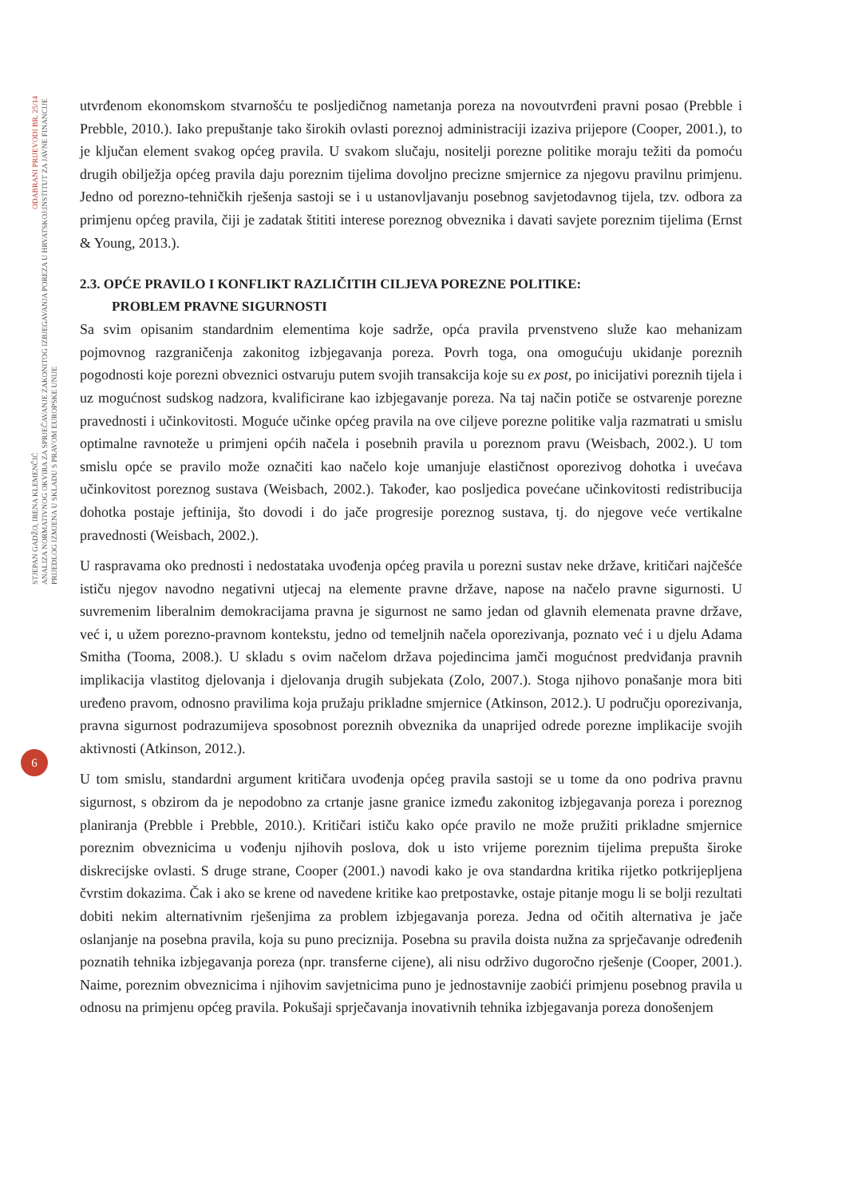ODABRANI PRIJEVODI BR. 25/14
INSTITUT ZA JAVNE FINANCIJE
STJEPAN GADŽO, IRENA KLEMENČIĆ
ANALIZA NORMATIVNOG OKVIRA ZA SPRJEČAVANJE ZAKONITOG IZBJEGAVANJA POREZA U HRVATSKOJ:
PRIJEDLOG IZMJENA U SKLADU S PRAVOM EUROPSKE UNIJE
6
utvrđenom ekonomskom stvarnošću te posljedičnog nametanja poreza na novoutvrđeni pravni posao (Prebble i Prebble, 2010.). Iako prepuštanje tako širokih ovlasti poreznoj administraciji izaziva prijepore (Cooper, 2001.), to je ključan element svakog općeg pravila. U svakom slučaju, nositelji porezne politike moraju težiti da pomoću drugih obilježja općeg pravila daju poreznim tijelima dovoljno precizne smjernice za njegovu pravilnu primjenu. Jedno od porezno-tehničkih rješenja sastoji se i u ustanovljavanju posebnog savjetodavnog tijela, tzv. odbora za primjenu općeg pravila, čiji je zadatak štititi interese poreznog obveznika i davati savjete poreznim tijelima (Ernst & Young, 2013.).
2.3. OPĆE PRAVILO I KONFLIKT RAZLIČITIH CILJEVA POREZNE POLITIKE:
PROBLEM PRAVNE SIGURNOSTI
Sa svim opisanim standardnim elementima koje sadrže, opća pravila prvenstveno služe kao mehanizam pojmovnog razgraničenja zakonitog izbjegavanja poreza. Povrh toga, ona omogućuju ukidanje poreznih pogodnosti koje porezni obveznici ostvaruju putem svojih transakcija koje su ex post, po inicijativi poreznih tijela i uz mogućnost sudskog nadzora, kvalificirane kao izbjegavanje poreza. Na taj način potiče se ostvarenje porezne pravednosti i učinkovitosti. Moguće učinke općeg pravila na ove ciljeve porezne politike valja razmatrati u smislu optimalne ravnoteže u primjeni općih načela i posebnih pravila u poreznom pravu (Weisbach, 2002.). U tom smislu opće se pravilo može označiti kao načelo koje umanjuje elastičnost oporezivog dohotka i uvećava učinkovitost poreznog sustava (Weisbach, 2002.). Također, kao posljedica povećane učinkovitosti redistribucija dohotka postaje jeftinija, što dovodi i do jače progresije poreznog sustava, tj. do njegove veće vertikalne pravednosti (Weisbach, 2002.).
U raspravama oko prednosti i nedostataka uvođenja općeg pravila u porezni sustav neke države, kritičari najčešće ističu njegov navodno negativni utjecaj na elemente pravne države, napose na načelo pravne sigurnosti. U suvremenim liberalnim demokracijama pravna je sigurnost ne samo jedan od glavnih elemenata pravne države, već i, u užem porezno-pravnom kontekstu, jedno od temeljnih načela oporezivanja, poznato već i u djelu Adama Smitha (Tooma, 2008.). U skladu s ovim načelom država pojedincima jamči mogućnost predviđanja pravnih implikacija vlastitog djelovanja i djelovanja drugih subjekata (Zolo, 2007.). Stoga njihovo ponašanje mora biti uređeno pravom, odnosno pravilima koja pružaju prikladne smjernice (Atkinson, 2012.). U području oporezivanja, pravna sigurnost podrazumijeva sposobnost poreznih obveznika da unaprijed odrede porezne implikacije svojih aktivnosti (Atkinson, 2012.).
U tom smislu, standardni argument kritičara uvođenja općeg pravila sastoji se u tome da ono podriva pravnu sigurnost, s obzirom da je nepodobno za crtanje jasne granice između zakonitog izbjegavanja poreza i poreznog planiranja (Prebble i Prebble, 2010.). Kritičari ističu kako opće pravilo ne može pružiti prikladne smjernice poreznim obveznicima u vođenju njihovih poslova, dok u isto vrijeme poreznim tijelima prepušta široke diskrecijske ovlasti. S druge strane, Cooper (2001.) navodi kako je ova standardna kritika rijetko potkrijepljena čvrstim dokazima. Čak i ako se krene od navedene kritike kao pretpostavke, ostaje pitanje mogu li se bolji rezultati dobiti nekim alternativnim rješenjima za problem izbjegavanja poreza. Jedna od očitih alternativa je jače oslanjanje na posebna pravila, koja su puno preciznija. Posebna su pravila doista nužna za sprječavanje određenih poznatih tehnika izbjegavanja poreza (npr. transferne cijene), ali nisu održivo dugoročno rješenje (Cooper, 2001.). Naime, poreznim obveznicima i njihovim savjetnicima puno je jednostavnije zaobići primjenu posebnog pravila u odnosu na primjenu općeg pravila. Pokušaji sprječavanja inovativnih tehnika izbjegavanja poreza donošenjem